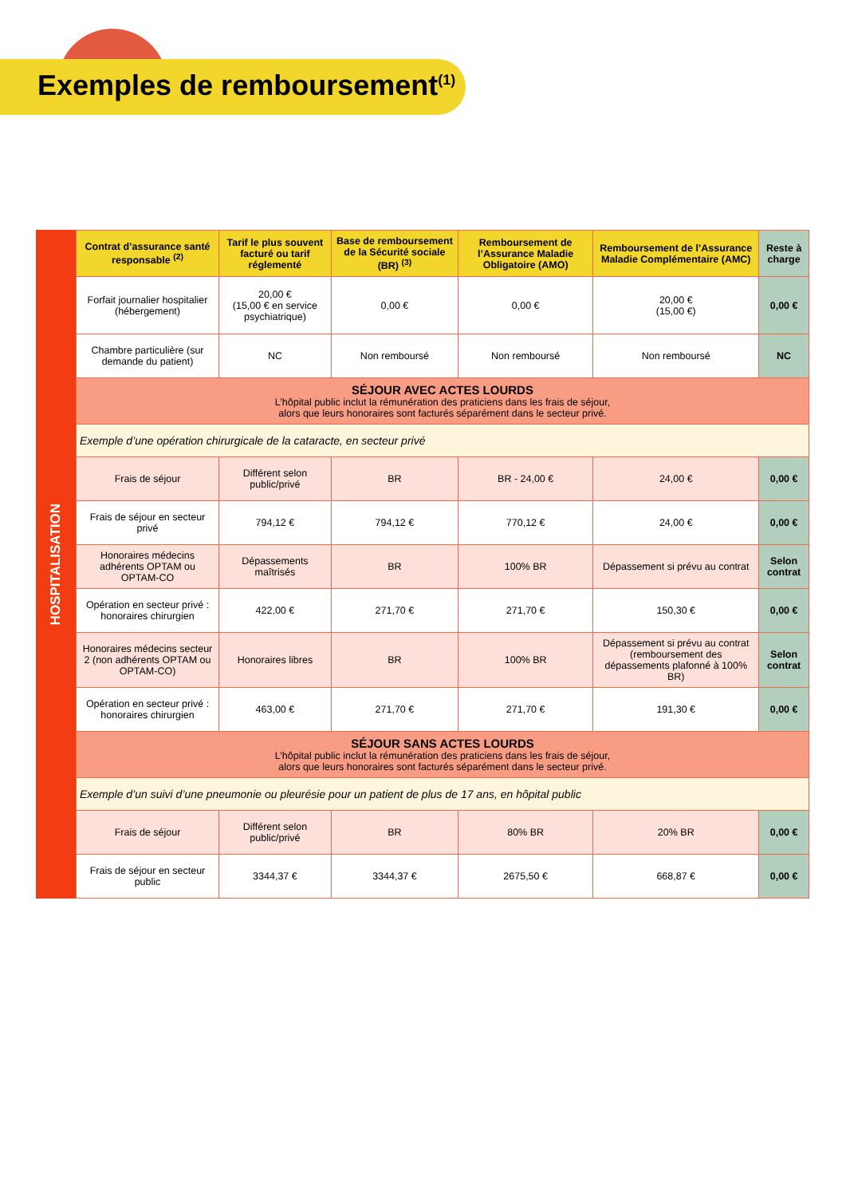Exemples de remboursement<sup>(1)</sup>
HOSPITALISATION
| Contrat d’assurance santé responsable <sup>(2)</sup> | Tarif le plus souvent facturé ou tarif réglementé | Base de remboursement de la Sécurité sociale (BR) <sup>(3)</sup> | Remboursement de l’Assurance Maladie Obligatoire (AMO) | Remboursement de l’Assurance Maladie Complémentaire (AMC) | Reste à charge |
| --- | --- | --- | --- | --- | --- |
| Forfait journalier hospitalier (hébergement) | 20,00 € (15,00 € en service psychiatrique) | 0,00 € | 0,00 € | 20,00 € (15,00 €) | 0,00 € |
| Chambre particulière (sur demande du patient) | NC | Non remboursé | Non remboursé | Non remboursé | NC |
| SÉJOUR AVEC ACTES LOURDS L’hôpital public inclut la rémunération des praticiens dans les frais de séjour, alors que leurs honoraires sont facturés séparément dans le secteur privé. | | | | | |
| Exemple d’une opération chirurgicale de la cataracte, en secteur privé | | | | | |
| Frais de séjour | Différent selon public/privé | BR | BR - 24,00 € | 24,00 € | 0,00 € |
| Frais de séjour en secteur privé | 794,12 € | 794,12 € | 770,12 € | 24,00 € | 0,00 € |
| Honoraires médecins adhérents OPTAM ou OPTAM-CO | Dépassements maîtrisés | BR | 100% BR | Dépassement si prévu au contrat | Selon contrat |
| Opération en secteur privé : honoraires chirurgien | 422,00 € | 271,70 € | 271,70 € | 150,30 € | 0,00 € |
| Honoraires médecins secteur 2 (non adhérents OPTAM ou OPTAM-CO) | Honoraires libres | BR | 100% BR | Dépassement si prévu au contrat (remboursement des dépassements plafonné à 100% BR) | Selon contrat |
| Opération en secteur privé : honoraires chirurgien | 463,00 € | 271,70 € | 271,70 € | 191,30 € | 0,00 € |
| SÉJOUR SANS ACTES LOURDS L’hôpital public inclut la rémunération des praticiens dans les frais de séjour, alors que leurs honoraires sont facturés séparément dans le secteur privé. | | | | | |
| Exemple d’un suivi d’une pneumonie ou pleurésie pour un patient de plus de 17 ans, en hôpital public | | | | | |
| Frais de séjour | Différent selon public/privé | BR | 80% BR | 20% BR | 0,00 € |
| Frais de séjour en secteur public | 3344,37 € | 3344,37 € | 2675,50 € | 668,87 € | 0,00 € |